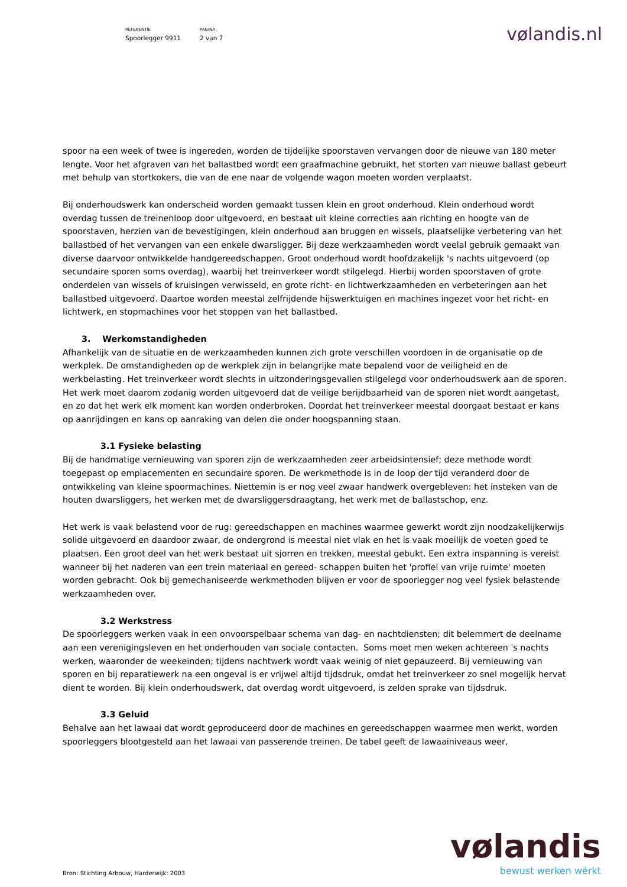REFERENTIE
Spoorlegger 9911
PAGINA
2 van 7
vølandis.nl
spoor na een week of twee is ingereden, worden de tijdelijke spoorstaven vervangen door de nieuwe van 180 meter lengte. Voor het afgraven van het ballastbed wordt een graafmachine gebruikt, het storten van nieuwe ballast gebeurt met behulp van stortkokers, die van de ene naar de volgende wagon moeten worden verplaatst.
Bij onderhoudswerk kan onderscheid worden gemaakt tussen klein en groot onderhoud. Klein onderhoud wordt overdag tussen de treinenloop door uitgevoerd, en bestaat uit kleine correcties aan richting en hoogte van de spoorstaven, herzien van de bevestigingen, klein onderhoud aan bruggen en wissels, plaatselijke verbetering van het ballastbed of het vervangen van een enkele dwarsligger. Bij deze werkzaamheden wordt veelal gebruik gemaakt van diverse daarvoor ontwikkelde handgereedschappen. Groot onderhoud wordt hoofdzakelijk 's nachts uitgevoerd (op secundaire sporen soms overdag), waarbij het treinverkeer wordt stilgelegd. Hierbij worden spoorstaven of grote onderdelen van wissels of kruisingen verwisseld, en grote richt- en lichtwerkzaamheden en verbeteringen aan het ballastbed uitgevoerd. Daartoe worden meestal zelfrijdende hijswerktuigen en machines ingezet voor het richt- en lichtwerk, en stopmachines voor het stoppen van het ballastbed.
3. Werkomstandigheden
Afhankelijk van de situatie en de werkzaamheden kunnen zich grote verschillen voordoen in de organisatie op de werkplek. De omstandigheden op de werkplek zijn in belangrijke mate bepalend voor de veiligheid en de werkbelasting. Het treinverkeer wordt slechts in uitzonderingsgevallen stilgelegd voor onderhoudswerk aan de sporen. Het werk moet daarom zodanig worden uitgevoerd dat de veilige berijdbaarheid van de sporen niet wordt aangetast, en zo dat het werk elk moment kan worden onderbroken. Doordat het treinverkeer meestal doorgaat bestaat er kans op aanrijdingen en kans op aanraking van delen die onder hoogspanning staan.
3.1 Fysieke belasting
Bij de handmatige vernieuwing van sporen zijn de werkzaamheden zeer arbeidsintensief; deze methode wordt toegepast op emplacementen en secundaire sporen. De werkmethode is in de loop der tijd veranderd door de ontwikkeling van kleine spoormachines. Niettemin is er nog veel zwaar handwerk overgebleven: het insteken van de houten dwarsliggers, het werken met de dwarsliggersdraagtang, het werk met de ballastschop, enz.
Het werk is vaak belastend voor de rug: gereedschappen en machines waarmee gewerkt wordt zijn noodzakelijkerwijs solide uitgevoerd en daardoor zwaar, de ondergrond is meestal niet vlak en het is vaak moeilijk de voeten goed te plaatsen. Een groot deel van het werk bestaat uit sjorren en trekken, meestal gebukt. Een extra inspanning is vereist wanneer bij het naderen van een trein materiaal en gereed- schappen buiten het 'profiel van vrije ruimte' moeten worden gebracht. Ook bij gemechaniseerde werkmethoden blijven er voor de spoorlegger nog veel fysiek belastende werkzaamheden over.
3.2 Werkstress
De spoorleggers werken vaak in een onvoorspelbaar schema van dag- en nachtdiensten; dit belemmert de deelname aan een verenigingsleven en het onderhouden van sociale contacten. Soms moet men weken achtereen 's nachts werken, waaronder de weekeinden; tijdens nachtwerk wordt vaak weinig of niet gepauzeerd. Bij vernieuwing van sporen en bij reparatiewerk na een ongeval is er vrijwel altijd tijdsdruk, omdat het treinverkeer zo snel mogelijk hervat dient te worden. Bij klein onderhoudswerk, dat overdag wordt uitgevoerd, is zelden sprake van tijdsdruk.
3.3 Geluid
Behalve aan het lawaai dat wordt geproduceerd door de machines en gereedschappen waarmee men werkt, worden spoorleggers blootgesteld aan het lawaai van passerende treinen. De tabel geeft de lawaainiveaus weer,
vølandis
bewust werken wérkt
Bron: Stichting Arbouw, Harderwijk: 2003